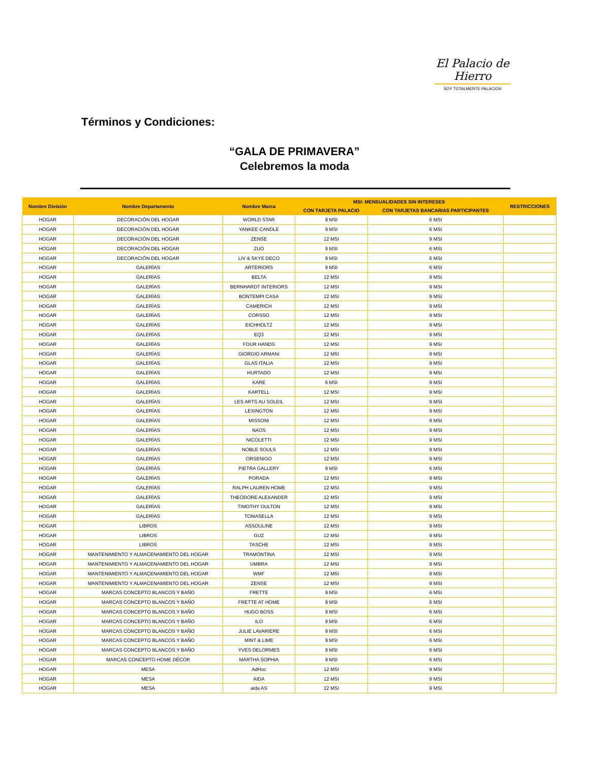El Palacio de Hierro
SOY TOTALMENTE PALACIO®
Términos y Condiciones:
“GALA DE PRIMAVERA”
Celebremos la moda
| Nombre División | Nombre Departamento | Nombre Marca | MSI: MENSUALIDADES SIN INTERESES | | RESTRICCIONES |
| --- | --- | --- | --- | --- | --- |
| | | | CON TARJETA PALACIO | CON TARJETAS BANCARIAS PARTICIPANTES | |
| HOGAR | DECORACIÓN DEL HOGAR | WORLD STAR | 9 MSI | 6 MSI | |
| HOGAR | DECORACIÓN DEL HOGAR | YANKEE CANDLE | 9 MSI | 6 MSI | |
| HOGAR | DECORACIÓN DEL HOGAR | ZENSE | 12 MSI | 9 MSI | |
| HOGAR | DECORACIÓN DEL HOGAR | ZUO | 9 MSI | 6 MSI | |
| HOGAR | DECORACIÓN DEL HOGAR | LIV & SKYE DECO | 9 MSI | 6 MSI | |
| HOGAR | GALERÍAS | ARTERIORS | 9 MSI | 6 MSI | |
| HOGAR | GALERÍAS | BELTA | 12 MSI | 9 MSI | |
| HOGAR | GALERÍAS | BERNHARDT INTERIORS | 12 MSI | 9 MSI | |
| HOGAR | GALERÍAS | BONTEMPI CASA | 12 MSI | 9 MSI | |
| HOGAR | GALERÍAS | CAMERICH | 12 MSI | 9 MSI | |
| HOGAR | GALERÍAS | CORSSO | 12 MSI | 9 MSI | |
| HOGAR | GALERÍAS | EICHHOLTZ | 12 MSI | 9 MSI | |
| HOGAR | GALERÍAS | EQ3 | 12 MSI | 9 MSI | |
| HOGAR | GALERÍAS | FOUR HANDS | 12 MSI | 9 MSI | |
| HOGAR | GALERÍAS | GIORGIO ARMANI | 12 MSI | 9 MSI | |
| HOGAR | GALERÍAS | GLAS ITALIA | 12 MSI | 9 MSI | |
| HOGAR | GALERÍAS | HURTADO | 12 MSI | 9 MSI | |
| HOGAR | GALERÍAS | KARE | 6 MSI | 9 MSI | |
| HOGAR | GALERÍAS | KARTELL | 12 MSI | 9 MSI | |
| HOGAR | GALERÍAS | LES ARTS AU SOLEIL | 12 MSI | 9 MSI | |
| HOGAR | GALERÍAS | LEXINGTON | 12 MSI | 9 MSI | |
| HOGAR | GALERÍAS | MISSONI | 12 MSI | 9 MSI | |
| HOGAR | GALERÍAS | NAOS | 12 MSI | 9 MSI | |
| HOGAR | GALERÍAS | NICOLETTI | 12 MSI | 9 MSI | |
| HOGAR | GALERÍAS | NOBLE SOULS | 12 MSI | 9 MSI | |
| HOGAR | GALERÍAS | ORSENIGO | 12 MSI | 9 MSI | |
| HOGAR | GALERÍAS | PIETRA GALLERY | 9 MSI | 6 MSI | |
| HOGAR | GALERÍAS | PORADA | 12 MSI | 9 MSI | |
| HOGAR | GALERÍAS | RALPH LAUREN HOME | 12 MSI | 9 MSI | |
| HOGAR | GALERÍAS | THEODORE ALEXANDER | 12 MSI | 9 MSI | |
| HOGAR | GALERÍAS | TIMOTHY OULTON | 12 MSI | 9 MSI | |
| HOGAR | GALERÍAS | TOMASELLA | 12 MSI | 9 MSI | |
| HOGAR | LIBROS | ASSOULINE | 12 MSI | 9 MSI | |
| HOGAR | LIBROS | GUZ | 12 MSI | 9 MSI | |
| HOGAR | LIBROS | TASCHE | 12 MSI | 9 MSI | |
| HOGAR | MANTENIMIENTO Y ALMACENAMIENTO DEL HOGAR | TRAMONTINA | 12 MSI | 9 MSI | |
| HOGAR | MANTENIMIENTO Y ALMACENAMIENTO DEL HOGAR | UMBRA | 12 MSI | 9 MSI | |
| HOGAR | MANTENIMIENTO Y ALMACENAMIENTO DEL HOGAR | WMF | 12 MSI | 9 MSI | |
| HOGAR | MANTENIMIENTO Y ALMACENAMIENTO DEL HOGAR | ZENSE | 12 MSI | 9 MSI | |
| HOGAR | MARCAS CONCEPTO BLANCOS Y BAÑO | FRETTE | 9 MSI | 6 MSI | |
| HOGAR | MARCAS CONCEPTO BLANCOS Y BAÑO | FRETTE AT HOME | 9 MSI | 6 MSI | |
| HOGAR | MARCAS CONCEPTO BLANCOS Y BAÑO | HUGO BOSS | 9 MSI | 6 MSI | |
| HOGAR | MARCAS CONCEPTO BLANCOS Y BAÑO | ILO | 9 MSI | 6 MSI | |
| HOGAR | MARCAS CONCEPTO BLANCOS Y BAÑO | JULIE LAVARIERE | 9 MSI | 6 MSI | |
| HOGAR | MARCAS CONCEPTO BLANCOS Y BAÑO | MINT & LIME | 9 MSI | 6 MSI | |
| HOGAR | MARCAS CONCEPTO BLANCOS Y BAÑO | YVES DELORMES | 9 MSI | 6 MSI | |
| HOGAR | MARCAS CONCEPTO HOME DÉCOR | MARTHA SOPHIA | 9 MSI | 6 MSI | |
| HOGAR | MESA | AdHoc | 12 MSI | 9 MSI | |
| HOGAR | MESA | AIDA | 12 MSI | 9 MSI | |
| HOGAR | MESA | aida AS | 12 MSI | 9 MSI | |